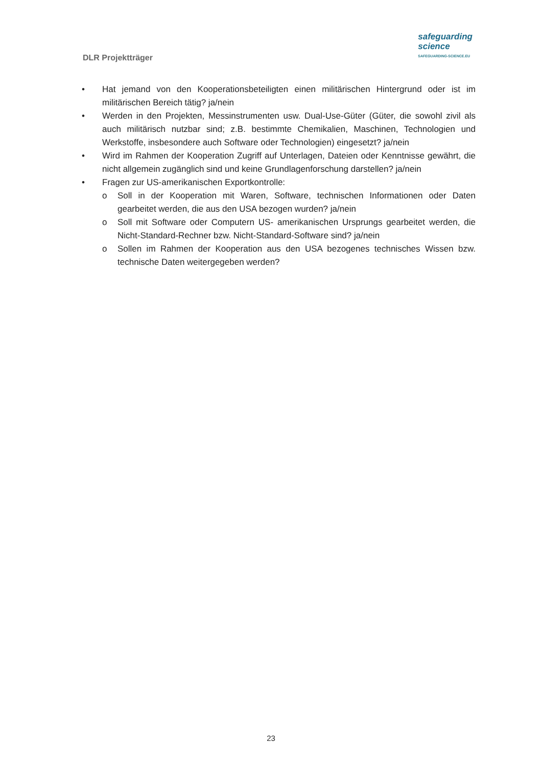DLR Projektträger
safeguarding
science
SAFEGUARDING-SCIENCE.EU
• Hat jemand von den Kooperationsbeteiligten einen militärischen Hintergrund oder ist im militärischen Bereich tätig? ja/nein
• Werden in den Projekten, Messinstrumenten usw. Dual-Use-Güter (Güter, die sowohl zivil als auch militärisch nutzbar sind; z.B. bestimmte Chemikalien, Maschinen, Technologien und Werkstoffe, insbesondere auch Software oder Technologien) eingesetzt? ja/nein
• Wird im Rahmen der Kooperation Zugriff auf Unterlagen, Dateien oder Kenntnisse gewährt, die nicht allgemein zugänglich sind und keine Grundlagenforschung darstellen? ja/nein
• Fragen zur US-amerikanischen Exportkontrolle:
o Soll in der Kooperation mit Waren, Software, technischen Informationen oder Daten gearbeitet werden, die aus den USA bezogen wurden? ja/nein
o Soll mit Software oder Computern US- amerikanischen Ursprungs gearbeitet werden, die Nicht-Standard-Rechner bzw. Nicht-Standard-Software sind? ja/nein
o Sollen im Rahmen der Kooperation aus den USA bezogenes technisches Wissen bzw. technische Daten weitergegeben werden?
23